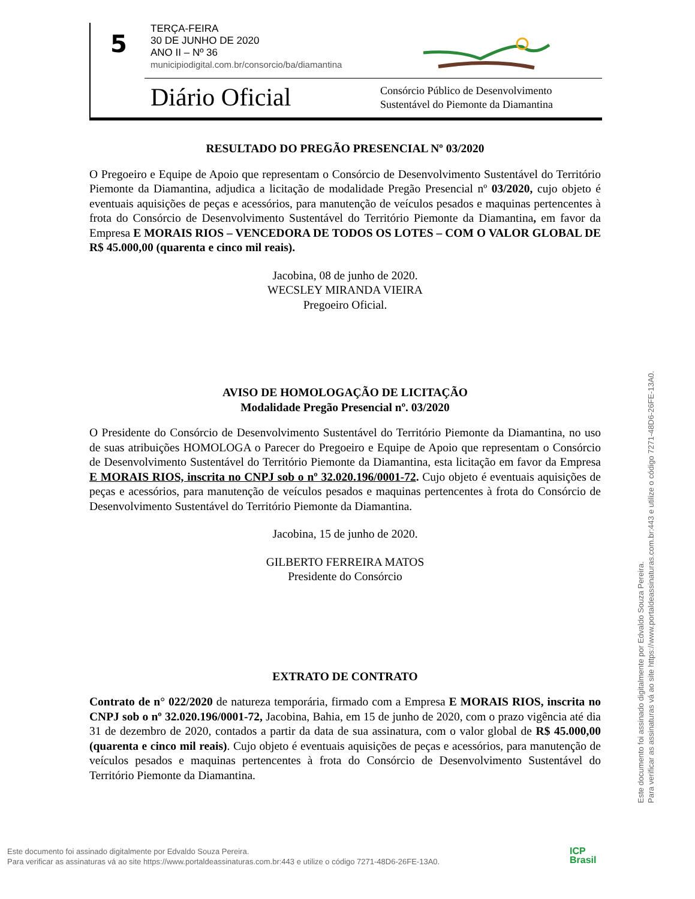5
TERÇA-FEIRA
30 DE JUNHO DE 2020
ANO II – Nº 36
municipiodigital.com.br/consorcio/ba/diamantina
Diário Oficial
Consórcio Público de Desenvolvimento
Sustentável do Piemonte da Diamantina
RESULTADO DO PREGÃO PRESENCIAL Nº 03/2020
O Pregoeiro e Equipe de Apoio que representam o Consórcio de Desenvolvimento Sustentável do Território Piemonte da Diamantina, adjudica a licitação de modalidade Pregão Presencial nº 03/2020, cujo objeto é eventuais aquisições de peças e acessórios, para manutenção de veículos pesados e maquinas pertencentes à frota do Consórcio de Desenvolvimento Sustentável do Território Piemonte da Diamantina, em favor da Empresa E MORAIS RIOS – VENCEDORA DE TODOS OS LOTES – COM O VALOR GLOBAL DE R$ 45.000,00 (quarenta e cinco mil reais).
Jacobina, 08 de junho de 2020.
WECSLEY MIRANDA VIEIRA
Pregoeiro Oficial.
AVISO DE HOMOLOGAÇÃO DE LICITAÇÃO
Modalidade Pregão Presencial nº. 03/2020
O Presidente do Consórcio de Desenvolvimento Sustentável do Território Piemonte da Diamantina, no uso de suas atribuições HOMOLOGA o Parecer do Pregoeiro e Equipe de Apoio que representam o Consórcio de Desenvolvimento Sustentável do Território Piemonte da Diamantina, esta licitação em favor da Empresa E MORAIS RIOS, inscrita no CNPJ sob o nº 32.020.196/0001-72. Cujo objeto é eventuais aquisições de peças e acessórios, para manutenção de veículos pesados e maquinas pertencentes à frota do Consórcio de Desenvolvimento Sustentável do Território Piemonte da Diamantina.
Jacobina, 15 de junho de 2020.
GILBERTO FERREIRA MATOS
Presidente do Consórcio
EXTRATO DE CONTRATO
Contrato de n° 022/2020 de natureza temporária, firmado com a Empresa E MORAIS RIOS, inscrita no CNPJ sob o nº 32.020.196/0001-72, Jacobina, Bahia, em 15 de junho de 2020, com o prazo vigência até dia 31 de dezembro de 2020, contados a partir da data de sua assinatura, com o valor global de R$ 45.000,00 (quarenta e cinco mil reais). Cujo objeto é eventuais aquisições de peças e acessórios, para manutenção de veículos pesados e maquinas pertencentes à frota do Consórcio de Desenvolvimento Sustentável do Território Piemonte da Diamantina.
Este documento foi assinado digitalmente por Edvaldo Souza Pereira.
Para verificar as assinaturas vá ao site https://www.portaldeassinaturas.com.br:443 e utilize o código 7271-48D6-26FE-13A0.
Este documento foi assinado digitalmente por Edvaldo Souza Pereira.
Para verificar as assinaturas vá ao site https://www.portaldeassinaturas.com.br:443 e utilize o código 7271-48D6-26FE-13A0.
ICP
Brasil